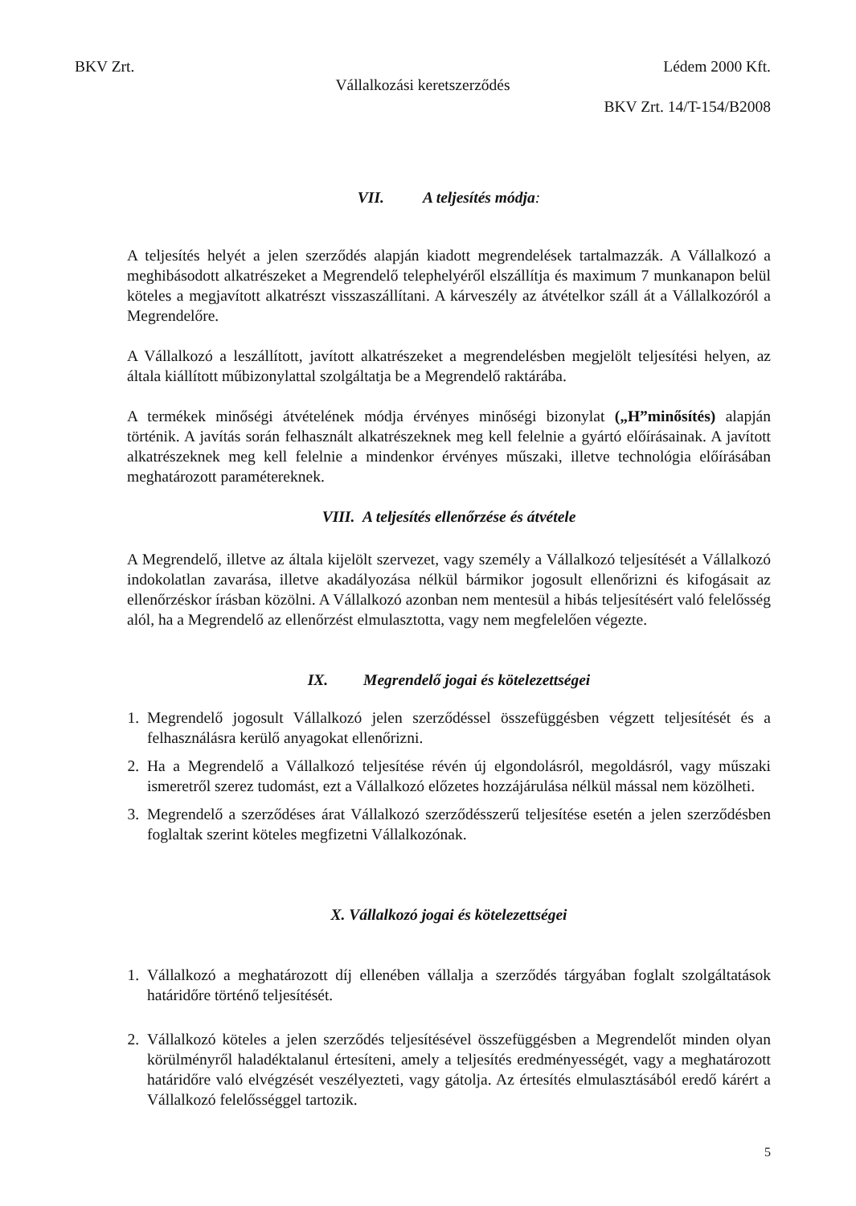BKV Zrt. Lédem 2000 Kft.
Vállalkozási keretszerződés
BKV Zrt. 14/T-154/B2008
VII. A teljesítés módja:
A teljesítés helyét a jelen szerződés alapján kiadott megrendelések tartalmazzák. A Vállalkozó a meghibásodott alkatrészeket a Megrendelő telephelyéről elszállítja és maximum 7 munkanapon belül köteles a megjavított alkatrészt visszaszállítani. A kárveszély az átvételkor száll át a Vállalkozóról a Megrendelőre.
A Vállalkozó a leszállított, javított alkatrészeket a megrendelésben megjelölt teljesítési helyen, az általa kiállított műbizonylattal szolgáltatja be a Megrendelő raktárába.
A termékek minőségi átvételének módja érvényes minőségi bizonylat („H”minősítés) alapján történik. A javítás során felhasznált alkatrészeknek meg kell felelnie a gyártó előírásainak. A javított alkatrészeknek meg kell felelnie a mindenkor érvényes műszaki, illetve technológia előírásában meghatározott paramétereknek.
VIII. A teljesítés ellenőrzése és átvétele
A Megrendelő, illetve az általa kijelölt szervezet, vagy személy a Vállalkozó teljesítését a Vállalkozó indokolatlan zavarása, illetve akadályozása nélkül bármikor jogosult ellenőrizni és kifogásait az ellenőrzéskor írásban közölni. A Vállalkozó azonban nem mentesül a hibás teljesítésért való felelősség alól, ha a Megrendelő az ellenőrzést elmulasztotta, vagy nem megfelelően végezte.
IX. Megrendelő jogai és kötelezettségei
1. Megrendelő jogosult Vállalkozó jelen szerződéssel összefüggésben végzett teljesítését és a felhasználásra kerülő anyagokat ellenőrizni.
2. Ha a Megrendelő a Vállalkozó teljesítése révén új elgondolásról, megoldásról, vagy műszaki ismeretről szerez tudomást, ezt a Vállalkozó előzetes hozzájárulása nélkül mással nem közölheti.
3. Megrendelő a szerződéses árat Vállalkozó szerződésszerű teljesítése esetén a jelen szerződésben foglaltak szerint köteles megfizetni Vállalkozónak.
X. Vállalkozó jogai és kötelezettségei
1. Vállalkozó a meghatározott díj ellenében vállalja a szerződés tárgyában foglalt szolgáltatások határidőre történő teljesítését.
2. Vállalkozó köteles a jelen szerződés teljesítésével összefüggésben a Megrendelőt minden olyan körülményről haladéktalanul értesíteni, amely a teljesítés eredményességét, vagy a meghatározott határidőre való elvégzését veszélyezteti, vagy gátolja. Az értesítés elmulasztásából eredő kárért a Vállalkozó felelősséggel tartozik.
5